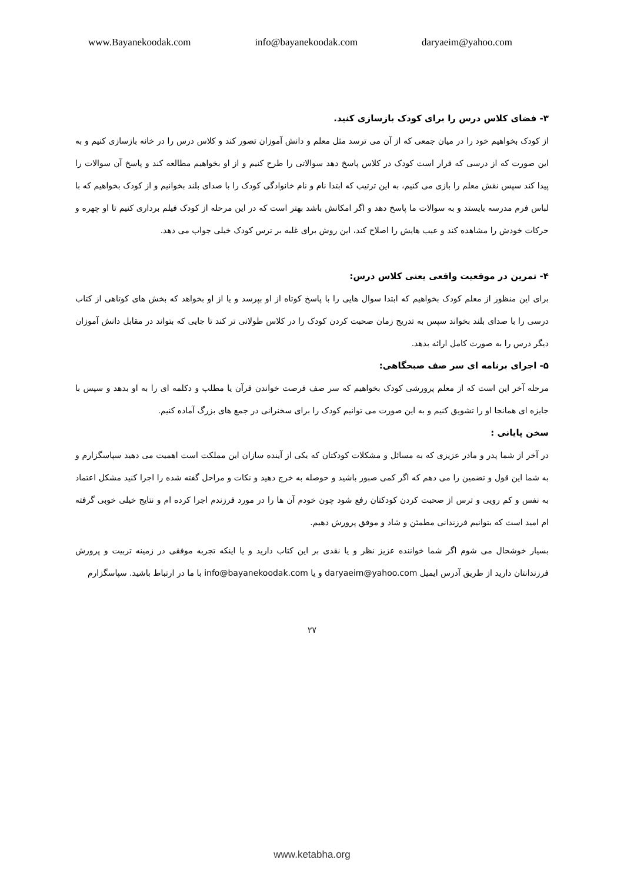www.Bayanekoodak.com info@bayanekoodak.com daryaeim@yahoo.com
۳- فضای کلاس درس را برای کودک بازسازی کنید.
از کودک بخواهیم خود را در میان جمعی که از آن می ترسد مثل معلم و دانش آموزان تصور کند و کلاس درس را در خانه بازسازی کنیم و به این صورت که از درسی که قرار است کودک در کلاس پاسخ دهد سوالاتی را طرح کنیم و از او بخواهیم مطالعه کند و پاسخ آن سوالات را پیدا کند سپس نقش معلم را بازی می کنیم، به این ترتیب که ابتدا نام و نام خانوادگی کودک را با صدای بلند بخوانیم و از کودک بخواهیم که با لباس فرم مدرسه بایستد و به سوالات ما پاسخ دهد و اگر امکانش باشد بهتر است که در این مرحله از کودک فیلم برداری کنیم تا او چهره و حرکات خودش را مشاهده کند و عیب هایش را اصلاح کند، این روش برای غلبه بر ترس کودک خیلی جواب می دهد.
۴- تمرین در موقعیت واقعی یعنی کلاس درس:
برای این منظور از معلم کودک بخواهیم که ابتدا سوال هایی را با پاسخ کوتاه از او بپرسد و یا از او بخواهد که بخش های کوتاهی از کتاب درسی را با صدای بلند بخواند سپس به تدریج زمان صحبت کردن کودک را در کلاس طولانی تر کند تا جایی که بتواند در مقابل دانش آموزان دیگر درس را به صورت کامل ارائه بدهد.
۵- اجرای برنامه ای سر صف صبحگاهی:
مرحله آخر این است که از معلم پرورشی کودک بخواهیم که سر صف فرصت خواندن قرآن یا مطلب و دکلمه ای را به او بدهد و سپس با جایزه ای همانجا او را تشویق کنیم و به این صورت می توانیم کودک را برای سخنرانی در جمع های بزرگ آماده کنیم.
سخن پایانی :
در آخر از شما پدر و مادر عزیزی که به مسائل و مشکلات کودکتان که یکی از آینده سازان این مملکت است اهمیت می دهید سپاسگزارم و به شما این قول و تضمین را می دهم که اگر کمی صبور باشید و حوصله به خرج دهید و نکات و مراحل گفته شده را اجرا کنید مشکل اعتماد به نفس و کم رویی و ترس از صحبت کردن کودکتان رفع شود چون خودم آن ها را در مورد فرزندم اجرا کرده ام و نتایج خیلی خوبی گرفته ام امید است که بتوانیم فرزندانی مطمئن و شاد و موفق پرورش دهیم.
بسیار خوشحال می شوم اگر شما خواننده عزیز نظر و یا نقدی بر این کتاب دارید و یا اینکه تجربه موفقی در زمینه تربیت و پرورش فرزندانتان دارید از طریق آدرس ایمیل daryaeim@yahoo.com و یا info@bayanekoodak.com با ما در ارتباط باشید. سپاسگزارم
۲۷
www.ketabha.org